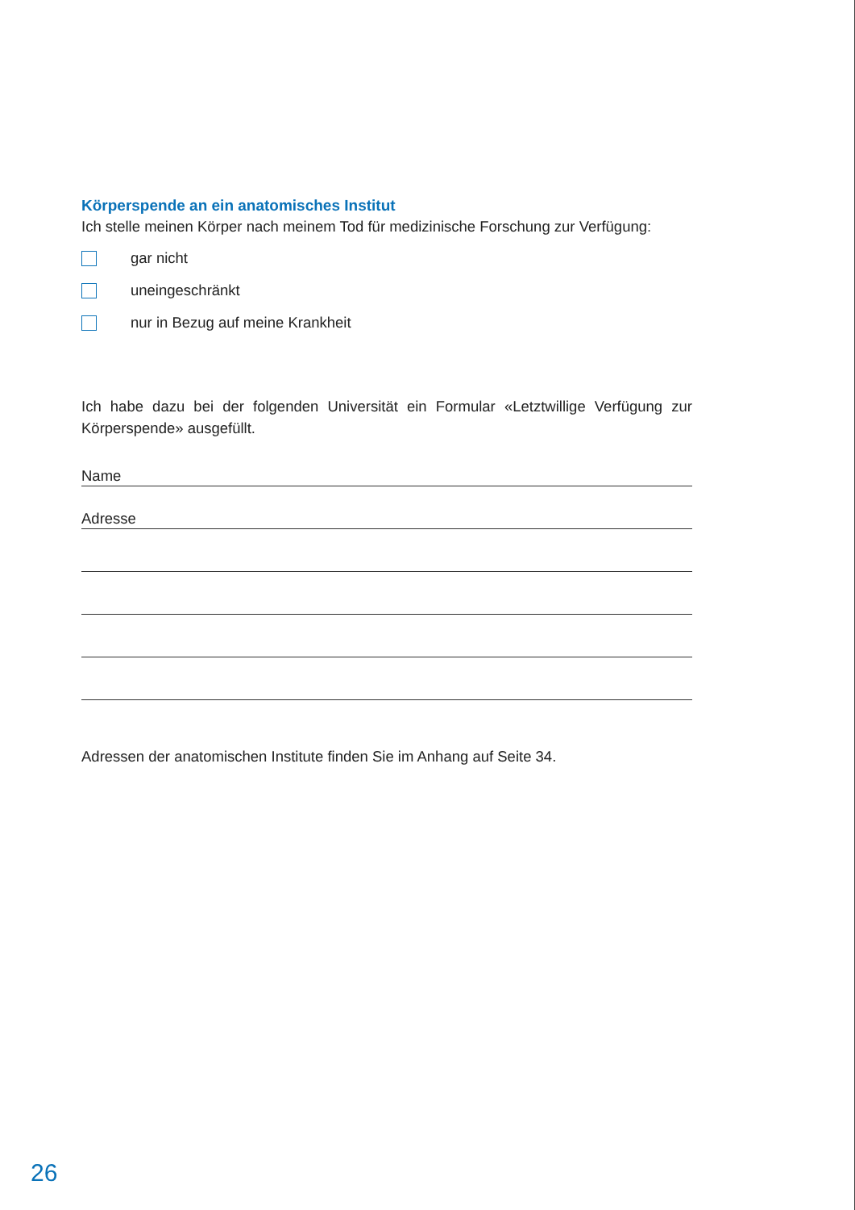Körperspende an ein anatomisches Institut
Ich stelle meinen Körper nach meinem Tod für medizinische Forschung zur Verfügung:
gar nicht
uneingeschränkt
nur in Bezug auf meine Krankheit
Ich habe dazu bei der folgenden Universität ein Formular «Letztwillige Verfügung zur Körperspende» ausgefüllt.
Name
Adresse
Adressen der anatomischen Institute finden Sie im Anhang auf Seite 34.
26